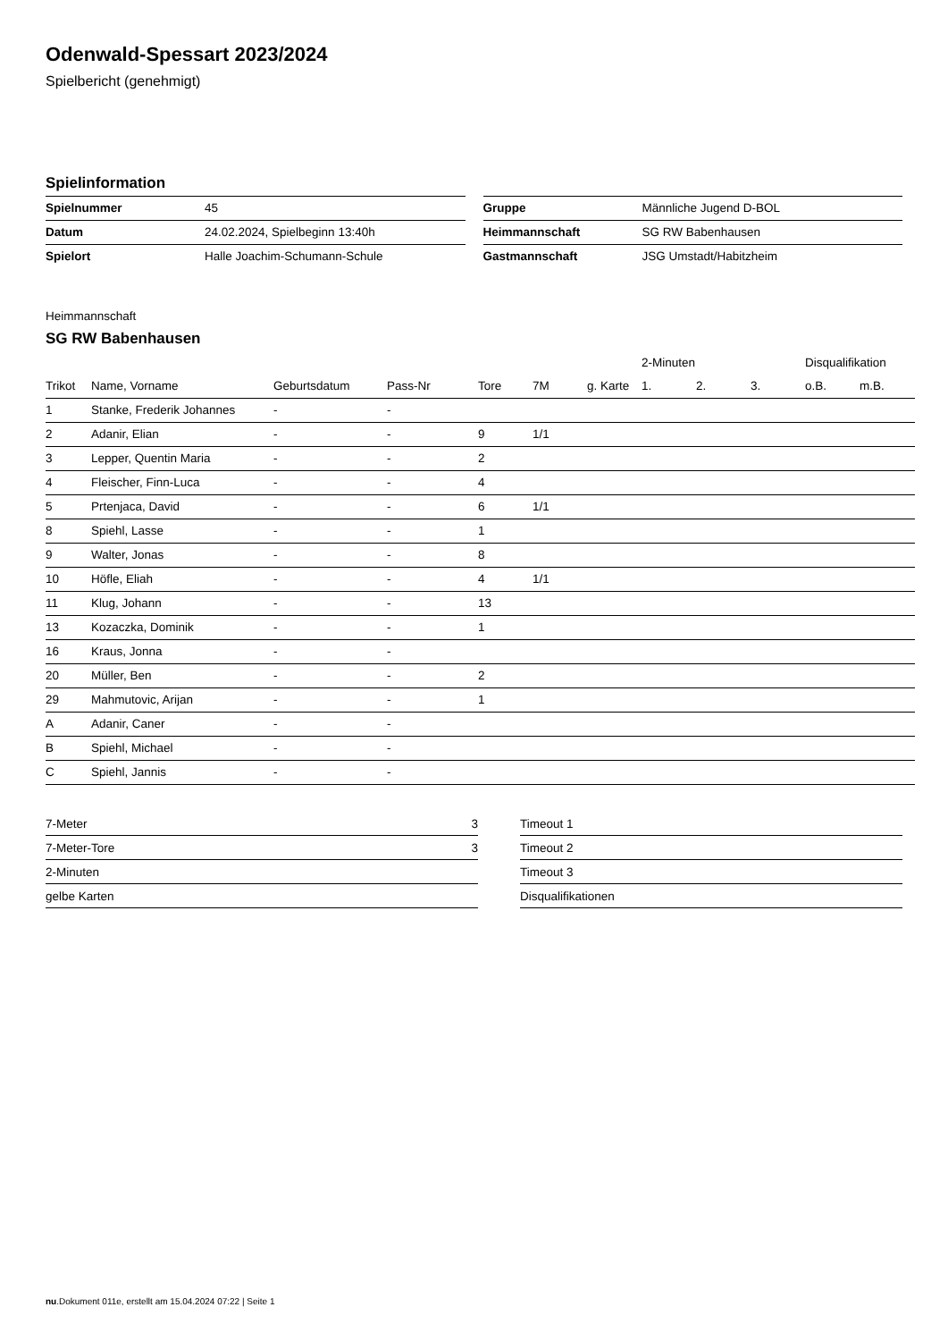Odenwald-Spessart 2023/2024
Spielbericht (genehmigt)
Spielinformation
| Spielnummer | 45 |
| Datum | 24.02.2024, Spielbeginn 13:40h |
| Spielort | Halle Joachim-Schumann-Schule |
| Gruppe | Männliche Jugend D-BOL |
| Heimmannschaft | SG RW Babenhausen |
| Gastmannschaft | JSG Umstadt/Habitzheim |
Heimmannschaft
SG RW Babenhausen
| | | | | | | | 2-Minuten | | | Disqualifikation | |
| --- | --- | --- | --- | --- | --- | --- | --- | --- | --- | --- | --- |
| Trikot | Name, Vorname | Geburtsdatum | Pass-Nr | Tore | 7M | g. Karte | 1. | 2. | 3. | o.B. | m.B. |
| 1 | Stanke, Frederik Johannes | - | - | | | | | | | | |
| 2 | Adanir, Elian | - | - | 9 | 1/1 | | | | | | |
| 3 | Lepper, Quentin Maria | - | - | 2 | | | | | | | |
| 4 | Fleischer, Finn-Luca | - | - | 4 | | | | | | | |
| 5 | Prtenjaca, David | - | - | 6 | 1/1 | | | | | | |
| 8 | Spiehl, Lasse | - | - | 1 | | | | | | | |
| 9 | Walter, Jonas | - | - | 8 | | | | | | | |
| 10 | Höfle, Eliah | - | - | 4 | 1/1 | | | | | | |
| 11 | Klug, Johann | - | - | 13 | | | | | | | |
| 13 | Kozaczka, Dominik | - | - | 1 | | | | | | | |
| 16 | Kraus, Jonna | - | - | | | | | | | | |
| 20 | Müller, Ben | - | - | 2 | | | | | | | |
| 29 | Mahmutovic, Arijan | - | - | 1 | | | | | | | |
| A | Adanir, Caner | - | - | | | | | | | | |
| B | Spiehl, Michael | - | - | | | | | | | | |
| C | Spiehl, Jannis | - | - | | | | | | | | |
| 7-Meter | 3 |
| 7-Meter-Tore | 3 |
| 2-Minuten | |
| gelbe Karten | |
| Timeout 1 |
| Timeout 2 |
| Timeout 3 |
| Disqualifikationen |
nu.Dokument 011e, erstellt am 15.04.2024 07:22 | Seite 1